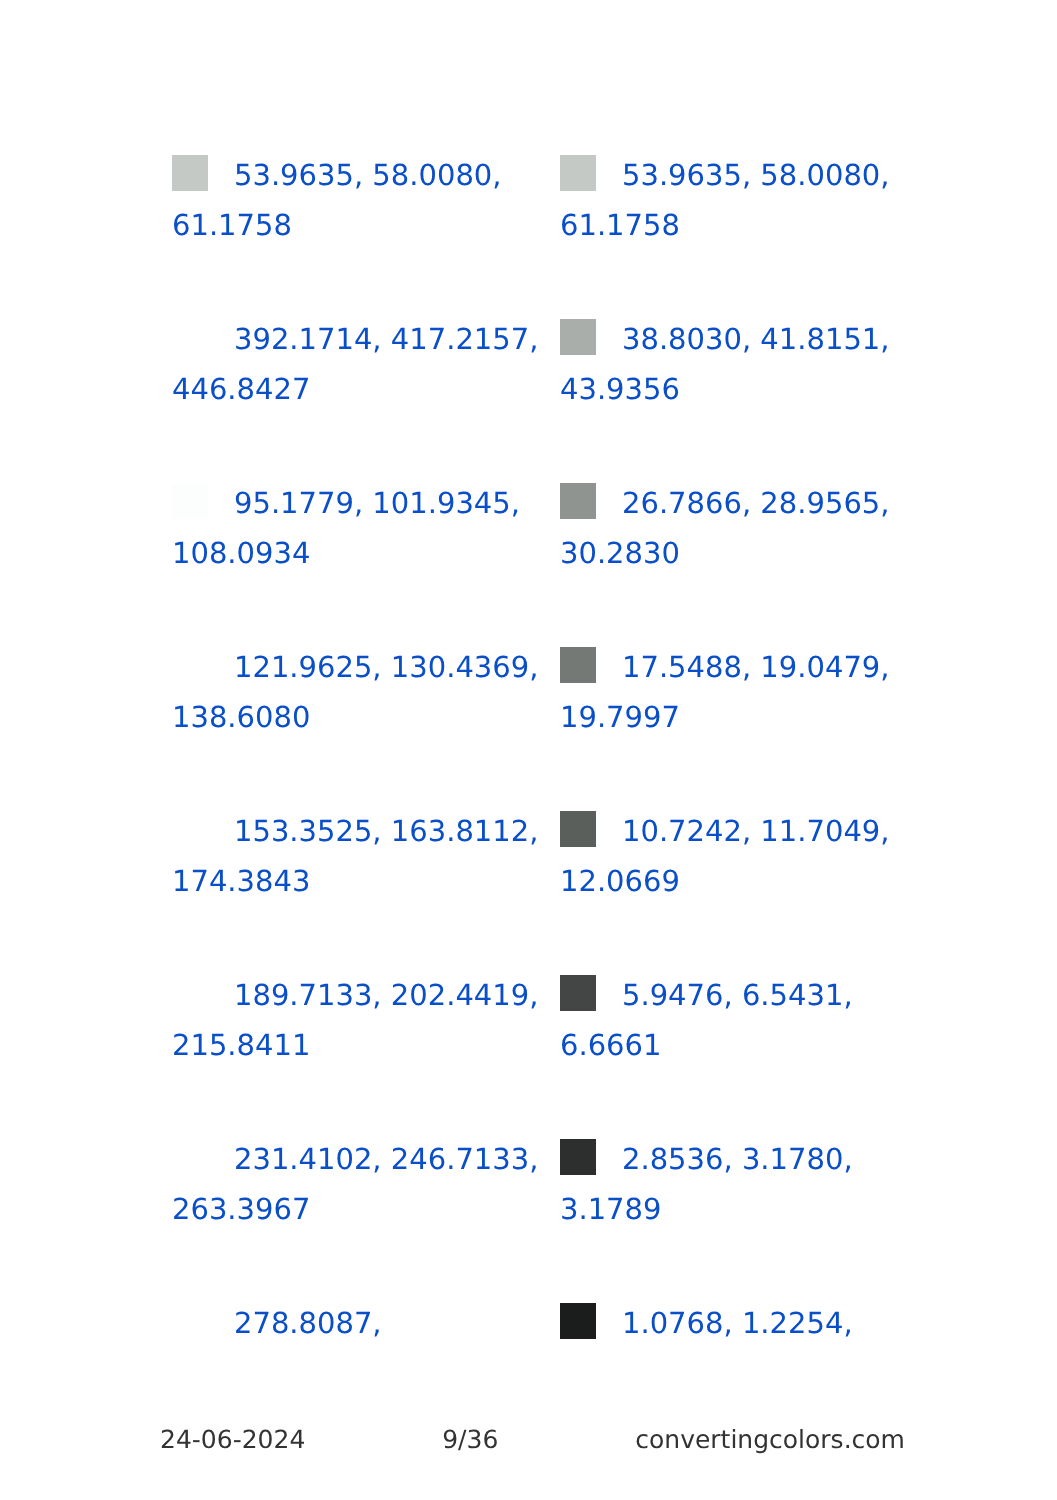53.9635, 58.0080, 61.1758
53.9635, 58.0080, 61.1758
392.1714, 417.2157, 446.8427
38.8030, 41.8151, 43.9356
95.1779, 101.9345, 108.0934
26.7866, 28.9565, 30.2830
121.9625, 130.4369, 138.6080
17.5488, 19.0479, 19.7997
153.3525, 163.8112, 174.3843
10.7242, 11.7049, 12.0669
189.7133, 202.4419, 215.8411
5.9476, 6.5431, 6.6661
231.4102, 246.7133, 263.3967
2.8536, 3.1780, 3.1789
278.8087,
1.0768, 1.2254,
24-06-2024 9/36 convertingcolors.com